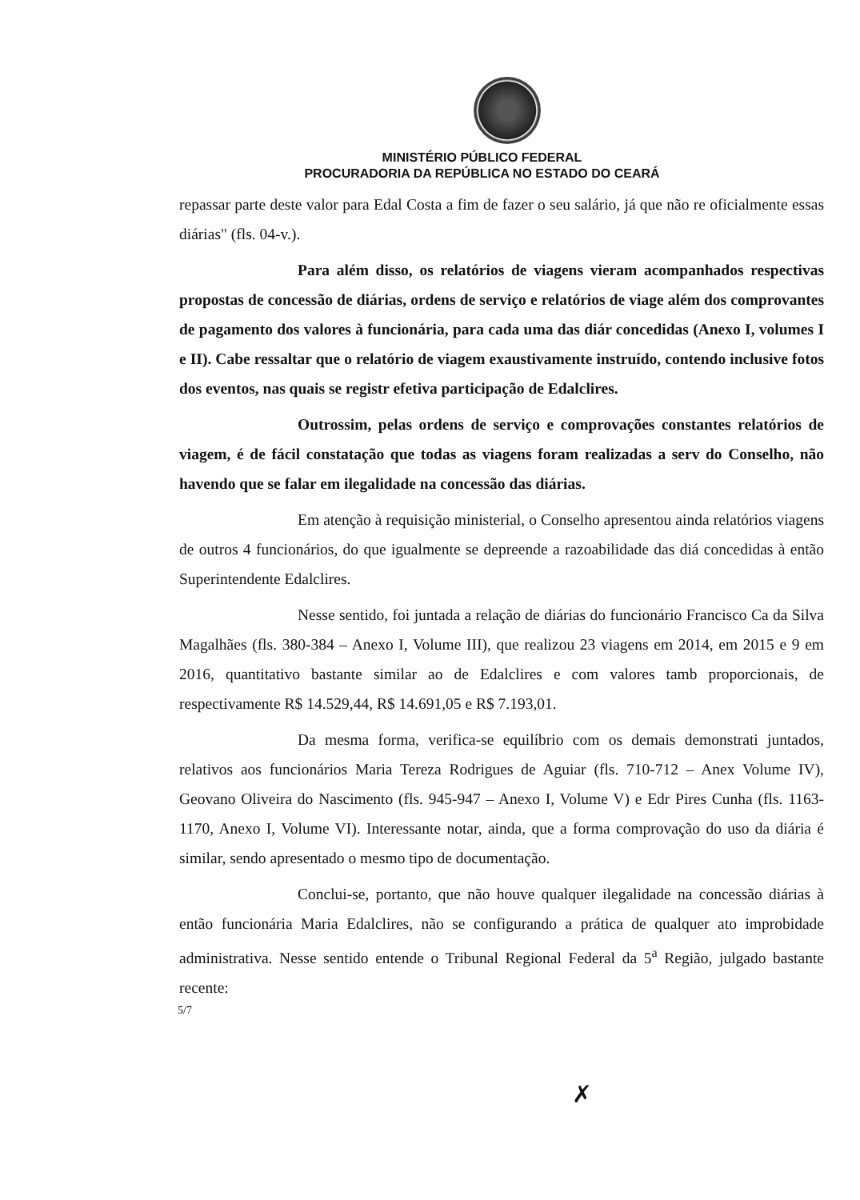MINISTÉRIO PÚBLICO FEDERAL
PROCURADORIA DA REPÚBLICA NO ESTADO DO CEARÁ
repassar parte deste valor para Edal Costa a fim de fazer o seu salário, já que não re oficialmente essas diárias" (fls. 04-v.).
Para além disso, os relatórios de viagens vieram acompanhados respectivas propostas de concessão de diárias, ordens de serviço e relatórios de viage além dos comprovantes de pagamento dos valores à funcionária, para cada uma das diár concedidas (Anexo I, volumes I e II). Cabe ressaltar que o relatório de viagem exaustivamente instruído, contendo inclusive fotos dos eventos, nas quais se registr efetiva participação de Edalclires.
Outrossim, pelas ordens de serviço e comprovações constantes relatórios de viagem, é de fácil constatação que todas as viagens foram realizadas a serv do Conselho, não havendo que se falar em ilegalidade na concessão das diárias.
Em atenção à requisição ministerial, o Conselho apresentou ainda relatórios viagens de outros 4 funcionários, do que igualmente se depreende a razoabilidade das diá concedidas à então Superintendente Edalclires.
Nesse sentido, foi juntada a relação de diárias do funcionário Francisco Ca da Silva Magalhães (fls. 380-384 – Anexo I, Volume III), que realizou 23 viagens em 2014, em 2015 e 9 em 2016, quantitativo bastante similar ao de Edalclires e com valores tamb proporcionais, de respectivamente R$ 14.529,44, R$ 14.691,05 e R$ 7.193,01.
Da mesma forma, verifica-se equilíbrio com os demais demonstrati juntados, relativos aos funcionários Maria Tereza Rodrigues de Aguiar (fls. 710-712 – Anex Volume IV), Geovano Oliveira do Nascimento (fls. 945-947 – Anexo I, Volume V) e Edr Pires Cunha (fls. 1163-1170, Anexo I, Volume VI). Interessante notar, ainda, que a forma comprovação do uso da diária é similar, sendo apresentado o mesmo tipo de documentação.
Conclui-se, portanto, que não houve qualquer ilegalidade na concessão diárias à então funcionária Maria Edalclires, não se configurando a prática de qualquer ato improbidade administrativa. Nesse sentido entende o Tribunal Regional Federal da 5<sup>a</sup> Região, julgado bastante recente:
5/7
✗